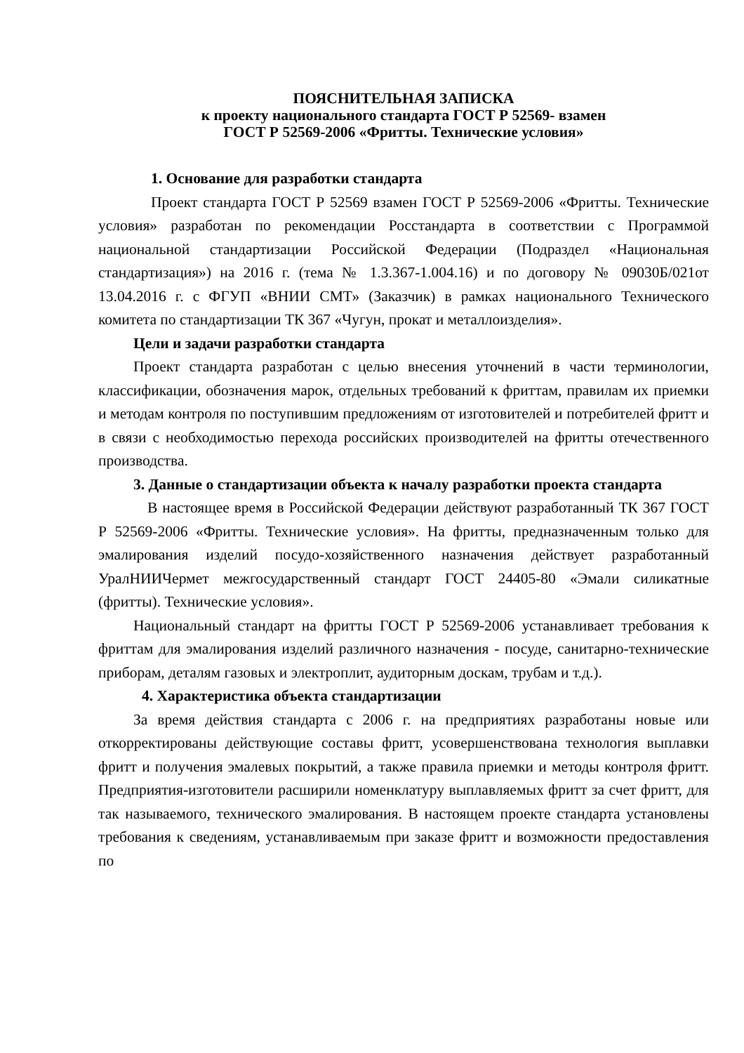ПОЯСНИТЕЛЬНАЯ ЗАПИСКА
к проекту национального стандарта ГОСТ Р 52569- взамен
ГОСТ Р 52569-2006 «Фритты. Технические условия»
1. Основание для разработки стандарта
Проект стандарта ГОСТ Р 52569 взамен ГОСТ Р 52569-2006 «Фритты. Технические условия» разработан по рекомендации Росстандарта в соответствии с Программой национальной стандартизации Российской Федерации (Подраздел «Национальная стандартизация») на 2016 г. (тема № 1.3.367-1.004.16) и по договору № 09030Б/021от 13.04.2016 г. с ФГУП «ВНИИ СМТ» (Заказчик) в рамках национального Технического комитета по стандартизации ТК 367 «Чугун, прокат и металлоизделия».
Цели и задачи разработки стандарта
Проект стандарта разработан с целью внесения уточнений в части терминологии, классификации, обозначения марок, отдельных требований к фриттам, правилам их приемки и методам контроля по поступившим предложениям от изготовителей и потребителей фритт и в связи с необходимостью перехода российских производителей на фритты отечественного производства.
3. Данные о стандартизации объекта к началу разработки проекта стандарта
В настоящее время в Российской Федерации действуют разработанный ТК 367 ГОСТ Р 52569-2006 «Фритты. Технические условия». На фритты, предназначенным только для эмалирования изделий посудо-хозяйственного назначения действует разработанный УралНИИЧермет межгосударственный стандарт ГОСТ 24405-80 «Эмали силикатные (фритты). Технические условия».
Национальный стандарт на фритты ГОСТ Р 52569-2006 устанавливает требования к фриттам для эмалирования изделий различного назначения - посуде, санитарно-технические приборам, деталям газовых и электроплит, аудиторным доскам, трубам и т.д.).
4. Характеристика объекта стандартизации
За время действия стандарта с 2006 г. на предприятиях разработаны новые или откорректированы действующие составы фритт, усовершенствована технология выплавки фритт и получения эмалевых покрытий, а также правила приемки и методы контроля фритт. Предприятия-изготовители расширили номенклатуру выплавляемых фритт за счет фритт, для так называемого, технического эмалирования. В настоящем проекте стандарта установлены требования к сведениям, устанавливаемым при заказе фритт и возможности предоставления по